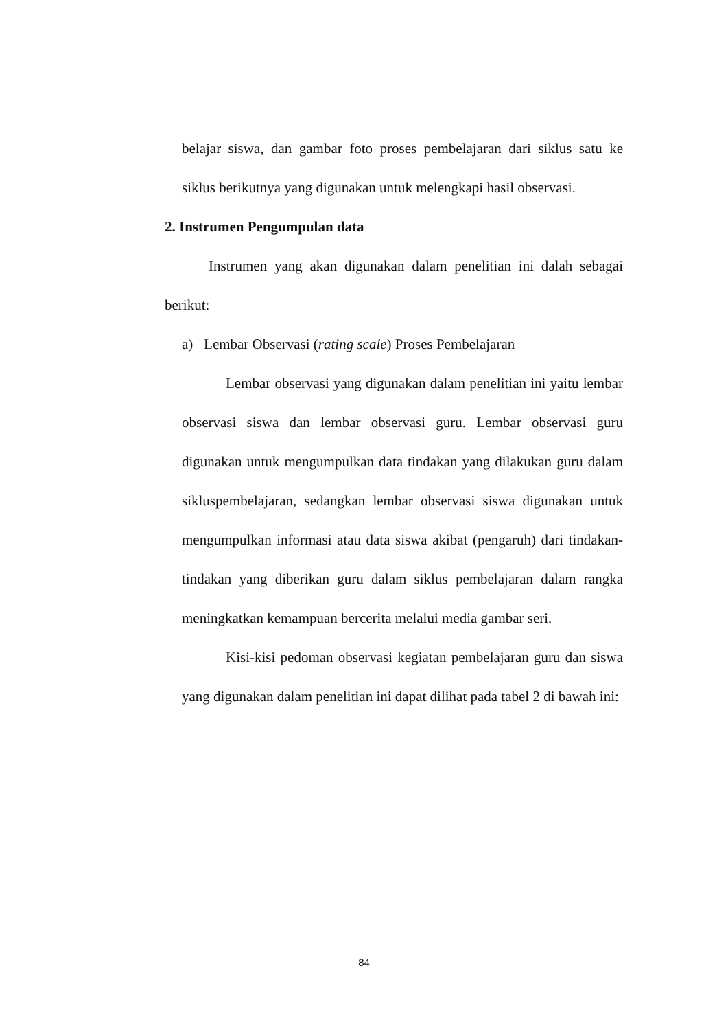belajar siswa, dan gambar foto proses pembelajaran dari siklus satu ke siklus berikutnya yang digunakan untuk melengkapi hasil observasi.
2. Instrumen Pengumpulan data
Instrumen yang akan digunakan dalam penelitian ini dalah sebagai berikut:
a) Lembar Observasi (rating scale) Proses Pembelajaran
Lembar observasi yang digunakan dalam penelitian ini yaitu lembar observasi siswa dan lembar observasi guru. Lembar observasi guru digunakan untuk mengumpulkan data tindakan yang dilakukan guru dalam sikluspembelajaran, sedangkan lembar observasi siswa digunakan untuk mengumpulkan informasi atau data siswa akibat (pengaruh) dari tindakan-tindakan yang diberikan guru dalam siklus pembelajaran dalam rangka meningkatkan kemampuan bercerita melalui media gambar seri.
Kisi-kisi pedoman observasi kegiatan pembelajaran guru dan siswa yang digunakan dalam penelitian ini dapat dilihat pada tabel 2 di bawah ini:
84